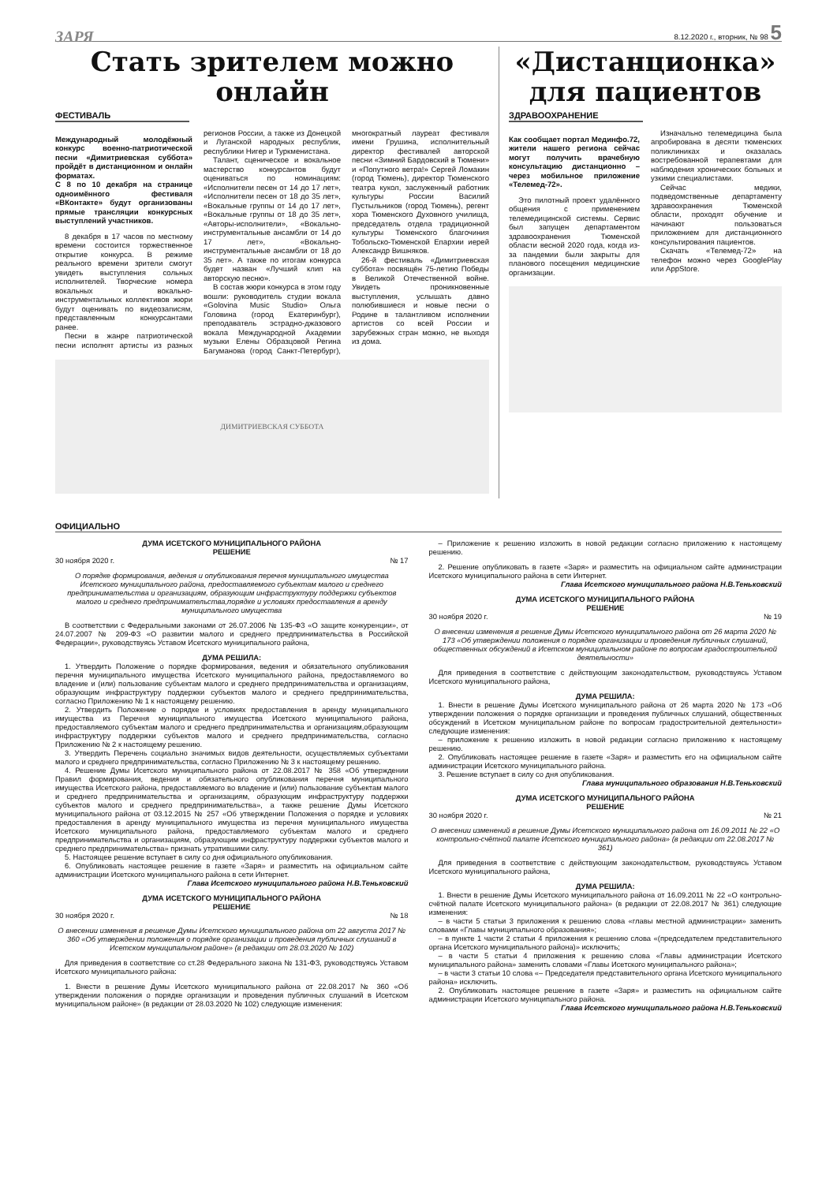ЗАРЯ 8.12.2020 г., вторник, № 98 5
Стать зрителем можно онлайн
ФЕСТИВАЛЬ
Международный молодёжный конкурс военно-патриотической песни «Димитриевская суббота» пройдёт в дистанционном и онлайн форматах.
С 8 по 10 декабря на странице одноимённого фестиваля «ВКонтакте» будут организованы прямые трансляции конкурсных выступлений участников.
8 декабря в 17 часов по местному времени состоится торжественное открытие конкурса. В режиме реального времени зрители смогут увидеть выступления сольных исполнителей. Творческие номера вокальных и вокально-инструментальных коллективов жюри будут оценивать по видеозаписям, представленным конкурсантами ранее.
Песни в жанре патриотической песни исполнят артисты из разных регионов России, а также из Донецкой и Луганской народных республик, республики Нигер и Туркменистана.
Талант, сценическое и вокальное мастерство конкурсантов будут оцениваться по номинациям: «Исполнители песен от 14 до 17 лет», «Исполнители песен от 18 до 35 лет», «Вокальные группы от 14 до 17 лет», «Вокальные группы от 18 до 35 лет», «Авторы-исполнители», «Вокально-инструментальные ансамбли от 14 до 17 лет», «Вокально-инструментальные ансамбли от 18 до 35 лет». А также по итогам конкурса будет назван «Лучший клип на авторскую песню».
В состав жюри конкурса в этом году вошли: руководитель студии вокала «Golovina Music Studio» Ольга Головина (город Екатеринбург), преподаватель эстрадно-джазового вокала Международной Академии музыки Елены Образцовой Регина Багуманова (город Санкт-Петербург), многократный лауреат фестиваля имени Грушина, исполнительный директор фестивалей авторской песни «Зимний Бардовский в Тюмени» и «Попутного ветра!» Сергей Ломакин (город Тюмень), директор Тюменского театра кукол, заслуженный работник культуры России Василий Пустыльников (город Тюмень), регент хора Тюменского Духовного училища, председатель отдела традиционной культуры Тюменского благочиния Тобольско-Тюменской Епархии иерей Александр Вишняков.
26-й фестиваль «Димитриевская суббота» посвящён 75-летию Победы в Великой Отечественной войне. Увидеть проникновенные выступления, услышать давно полюбившиеся и новые песни о Родине в талантливом исполнении артистов со всей России и зарубежных стран можно, не выходя из дома.
ДИМИТРИЕВСКАЯ СУББОТА
«Дистанционка» для пациентов
ЗДРАВООХРАНЕНИЕ
Как сообщает портал Мединфо.72, жители нашего региона сейчас могут получить врачебную консультацию дистанционно – через мобильное приложение «Телемед-72».
Это пилотный проект удалённого общения с применением телемедицинской системы. Сервис был запущен департаментом здравоохранения Тюменской области весной 2020 года, когда из-за пандемии были закрыты для планового посещения медицинские организации.
Изначально телемедицина была апробирована в десяти тюменских поликлиниках и оказалась востребованной терапевтами для наблюдения хронических больных и узкими специалистами.
Сейчас медики, подведомственные департаменту здравоохранения Тюменской области, проходят обучение и начинают пользоваться приложением для дистанционного консультирования пациентов.
Скачать «Телемед-72» на телефон можно через GooglePlay или AppStore.
ОФИЦИАЛЬНО
ДУМА ИСЕТСКОГО МУНИЦИПАЛЬНОГО РАЙОНА
РЕШЕНИЕ
30 ноября 2020 г. № 17
О порядке формирования, ведения и опубликования перечня муниципального имущества Исетского муниципального района, предоставляемого субъектам малого и среднего предпринимательства и организациям, образующим инфраструктуру поддержки субъектов малого и среднего предпринимательства,порядке и условиях предоставления в аренду муниципального имущества
В соответствии с Федеральными законами от 26.07.2006 № 135-ФЗ «О защите конкуренции», от 24.07.2007 № 209-ФЗ «О развитии малого и среднего предпринимательства в Российской Федерации», руководствуясь Уставом Исетского муниципального района,
ДУМА РЕШИЛА:
1. Утвердить Положение о порядке формирования, ведения и обязательного опубликования перечня муниципального имущества Исетского муниципального района, предоставляемого во владение и (или) пользование субъектам малого и среднего предпринимательства и организациям, образующим инфраструктуру поддержки субъектов малого и среднего предпринимательства, согласно Приложению № 1 к настоящему решению.
2. Утвердить Положение о порядке и условиях предоставления в аренду муниципального имущества из Перечня муниципального имущества Исетского муниципального района, предоставляемого субъектам малого и среднего предпринимательства и организациям,образующим инфраструктуру поддержки субъектов малого и среднего предпринимательства, согласно Приложению № 2 к настоящему решению.
3. Утвердить Перечень социально значимых видов деятельности, осуществляемых субъектами малого и среднего предпринимательства, согласно Приложению № 3 к настоящему решению.
4. Решение Думы Исетского муниципального района от 22.08.2017 № 358 «Об утверждении Правил формирования, ведения и обязательного опубликования перечня муниципального имущества Исетского района, предоставляемого во владение и (или) пользование субъектам малого и среднего предпринимательства и организациям, образующим инфраструктуру поддержки субъектов малого и среднего предпринимательства», а также решение Думы Исетского муниципального района от 03.12.2015 № 257 «Об утверждении Положения о порядке и условиях предоставления в аренду муниципального имущества из перечня муниципального имущества Исетского муниципального района, предоставляемого субъектам малого и среднего предпринимательства и организациям, образующим инфраструктуру поддержки субъектов малого и среднего предпринимательства» признать утратившими силу.
5. Настоящее решение вступает в силу со дня официального опубликования.
6. Опубликовать настоящее решение в газете «Заря» и разместить на официальном сайте администрации Исетского муниципального района в сети Интернет.
Глава Исетского муниципального района Н.В.Теньковский
ДУМА ИСЕТСКОГО МУНИЦИПАЛЬНОГО РАЙОНА
РЕШЕНИЕ
30 ноября 2020 г. № 18
О внесении изменения в решение Думы Исетского муниципального района от 22 августа 2017 № 360 «Об утверждении положения о порядке организации и проведения публичных слушаний в Исетском муниципальном районе» (в редакции от 28.03.2020 № 102)
Для приведения в соответствие со ст.28 Федерального закона № 131-ФЗ, руководствуясь Уставом Исетского муниципального района:
1. Внести в решение Думы Исетского муниципального района от 22.08.2017 № 360 «Об утверждении положения о порядке организации и проведения публичных слушаний в Исетском муниципальном районе» (в редакции от 28.03.2020 № 102) следующие изменения:
– Приложение к решению изложить в новой редакции согласно приложению к настоящему решению.
2. Решение опубликовать в газете «Заря» и разместить на официальном сайте администрации Исетского муниципального района в сети Интернет.
Глава Исетского муниципального района Н.В.Теньковский
ДУМА ИСЕТСКОГО МУНИЦИПАЛЬНОГО РАЙОНА
РЕШЕНИЕ
30 ноября 2020 г. № 19
О внесении изменения в решение Думы Исетского муниципального района от 26 марта 2020 № 173 «Об утверждении положения о порядке организации и проведения публичных слушаний, общественных обсуждений в Исетском муниципальном районе по вопросам градостроительной деятельности»
Для приведения в соответствие с действующим законодательством, руководствуясь Уставом Исетского муниципального района,
ДУМА РЕШИЛА:
1. Внести в решение Думы Исетского муниципального района от 26 марта 2020 № 173 «Об утверждении положения о порядке организации и проведения публичных слушаний, общественных обсуждений в Исетском муниципальном районе по вопросам градостроительной деятельности» следующие изменения:
– приложение к решению изложить в новой редакции согласно приложению к настоящему решению.
2. Опубликовать настоящее решение в газете «Заря» и разместить его на официальном сайте администрации Исетского муниципального района.
3. Решение вступает в силу со дня опубликования.
Глава муниципального образования Н.В.Теньковский
ДУМА ИСЕТСКОГО МУНИЦИПАЛЬНОГО РАЙОНА
РЕШЕНИЕ
30 ноября 2020 г. № 21
О внесении изменений в решение Думы Исетского муниципального района от 16.09.2011 № 22 «О контрольно-счётной палате Исетского муниципального района» (в редакции от 22.08.2017 № 361)
Для приведения в соответствие с действующим законодательством, руководствуясь Уставом Исетского муниципального района,
ДУМА РЕШИЛА:
1. Внести в решение Думы Исетского муниципального района от 16.09.2011 № 22 «О контрольно-счётной палате Исетского муниципального района» (в редакции от 22.08.2017 № 361) следующие изменения:
– в части 5 статьи 3 приложения к решению слова «главы местной администрации» заменить словами «Главы муниципального образования»;
– в пункте 1 части 2 статьи 4 приложения к решению слова «(председателем представительного органа Исетского муниципального района)» исключить;
– в части 5 статьи 4 приложения к решению слова «Главы администрации Исетского муниципального района» заменить словами «Главы Исетского муниципального района»;
– в части 3 статьи 10 слова «– Председателя представительного органа Исетского муниципального района» исключить.
2. Опубликовать настоящее решение в газете «Заря» и разместить на официальном сайте администрации Исетского муниципального района.
Глава Исетского муниципального района Н.В.Теньковский